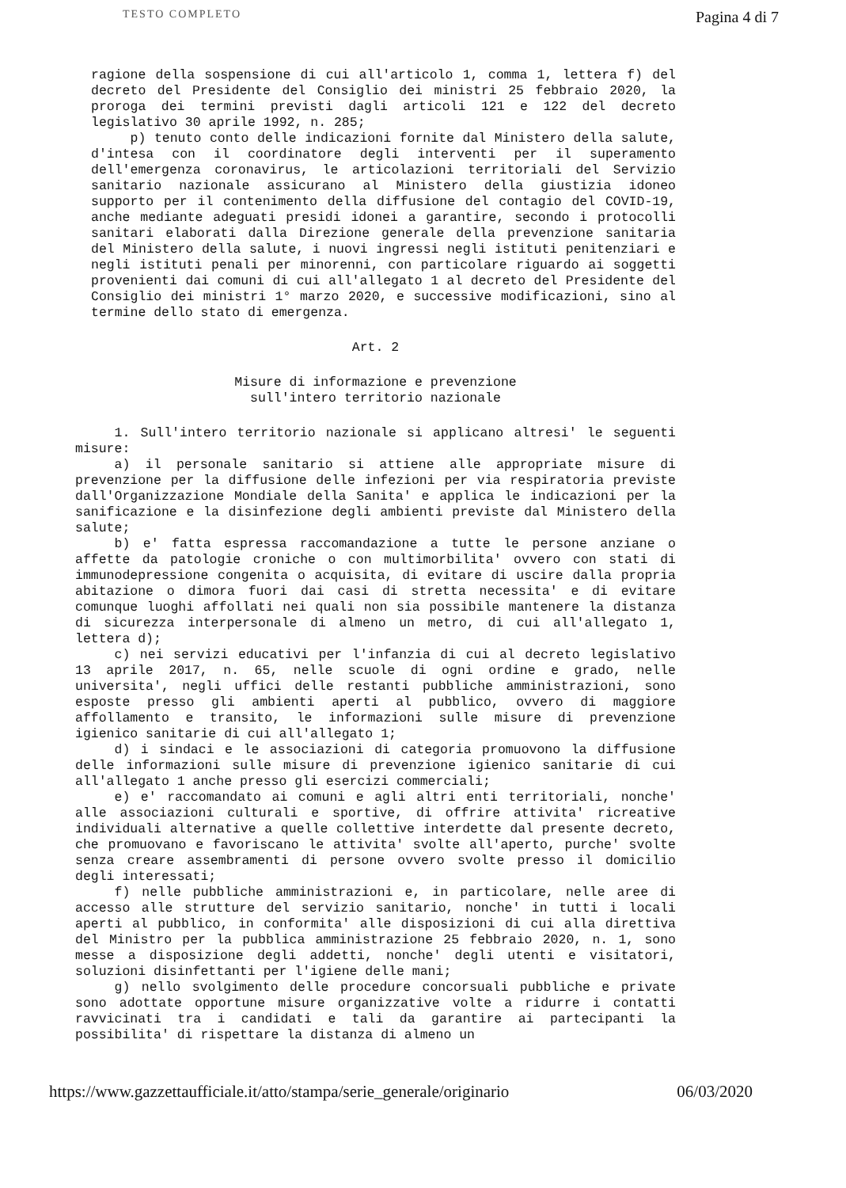TESTO COMPLETO Pagina 4 di 7
ragione della sospensione di cui all'articolo 1, comma 1, lettera f) del decreto del Presidente del Consiglio dei ministri 25 febbraio 2020, la proroga dei termini previsti dagli articoli 121 e 122 del decreto legislativo 30 aprile 1992, n. 285;
p) tenuto conto delle indicazioni fornite dal Ministero della salute, d'intesa con il coordinatore degli interventi per il superamento dell'emergenza coronavirus, le articolazioni territoriali del Servizio sanitario nazionale assicurano al Ministero della giustizia idoneo supporto per il contenimento della diffusione del contagio del COVID-19, anche mediante adeguati presidi idonei a garantire, secondo i protocolli sanitari elaborati dalla Direzione generale della prevenzione sanitaria del Ministero della salute, i nuovi ingressi negli istituti penitenziari e negli istituti penali per minorenni, con particolare riguardo ai soggetti provenienti dai comuni di cui all'allegato 1 al decreto del Presidente del Consiglio dei ministri 1° marzo 2020, e successive modificazioni, sino al termine dello stato di emergenza.
Art. 2
Misure di informazione e prevenzione
sull'intero territorio nazionale
1. Sull'intero territorio nazionale si applicano altresi' le seguenti misure:
a) il personale sanitario si attiene alle appropriate misure di prevenzione per la diffusione delle infezioni per via respiratoria previste dall'Organizzazione Mondiale della Sanita' e applica le indicazioni per la sanificazione e la disinfezione degli ambienti previste dal Ministero della salute;
b) e' fatta espressa raccomandazione a tutte le persone anziane o affette da patologie croniche o con multimorbilita' ovvero con stati di immunodepressione congenita o acquisita, di evitare di uscire dalla propria abitazione o dimora fuori dai casi di stretta necessita' e di evitare comunque luoghi affollati nei quali non sia possibile mantenere la distanza di sicurezza interpersonale di almeno un metro, di cui all'allegato 1, lettera d);
c) nei servizi educativi per l'infanzia di cui al decreto legislativo 13 aprile 2017, n. 65, nelle scuole di ogni ordine e grado, nelle universita', negli uffici delle restanti pubbliche amministrazioni, sono esposte presso gli ambienti aperti al pubblico, ovvero di maggiore affollamento e transito, le informazioni sulle misure di prevenzione igienico sanitarie di cui all'allegato 1;
d) i sindaci e le associazioni di categoria promuovono la diffusione delle informazioni sulle misure di prevenzione igienico sanitarie di cui all'allegato 1 anche presso gli esercizi commerciali;
e) e' raccomandato ai comuni e agli altri enti territoriali, nonche' alle associazioni culturali e sportive, di offrire attivita' ricreative individuali alternative a quelle collettive interdette dal presente decreto, che promuovano e favoriscano le attivita' svolte all'aperto, purche' svolte senza creare assembramenti di persone ovvero svolte presso il domicilio degli interessati;
f) nelle pubbliche amministrazioni e, in particolare, nelle aree di accesso alle strutture del servizio sanitario, nonche' in tutti i locali aperti al pubblico, in conformita' alle disposizioni di cui alla direttiva del Ministro per la pubblica amministrazione 25 febbraio 2020, n. 1, sono messe a disposizione degli addetti, nonche' degli utenti e visitatori, soluzioni disinfettanti per l'igiene delle mani;
g) nello svolgimento delle procedure concorsuali pubbliche e private sono adottate opportune misure organizzative volte a ridurre i contatti ravvicinati tra i candidati e tali da garantire ai partecipanti la possibilita' di rispettare la distanza di almeno un
https://www.gazzettaufficiale.it/atto/stampa/serie_generale/originario 06/03/2020